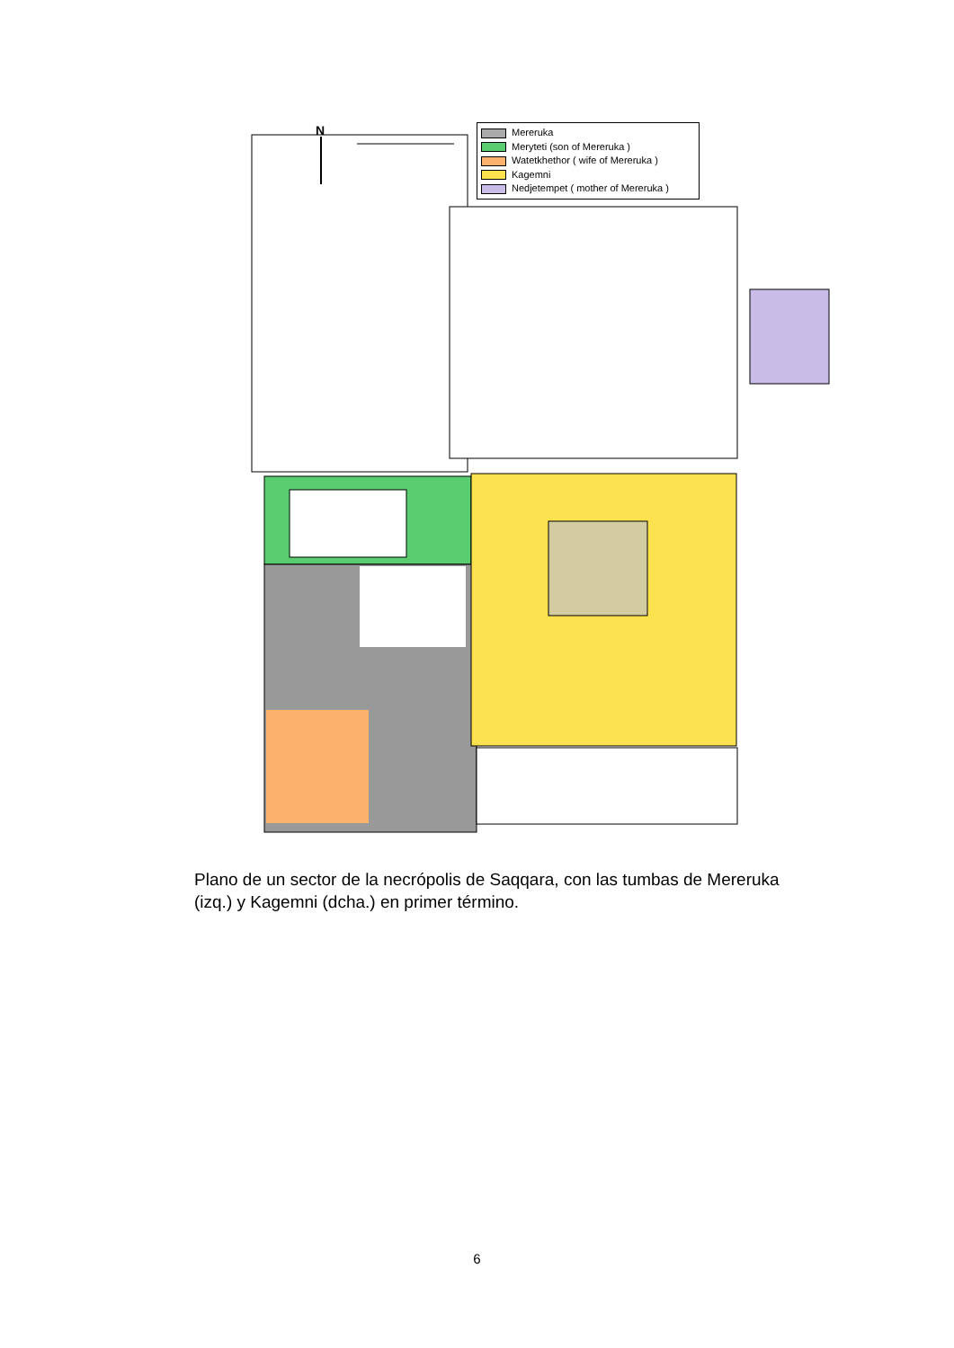N
Mereruka
Meryteti (son of Mereruka )
Watetkhethor ( wife of Mereruka )
Kagemni
Nedjetempet ( mother of Mereruka )
Plano de un sector de la necrópolis de Saqqara, con las tumbas de Mereruka (izq.) y Kagemni (dcha.) en primer término.
6